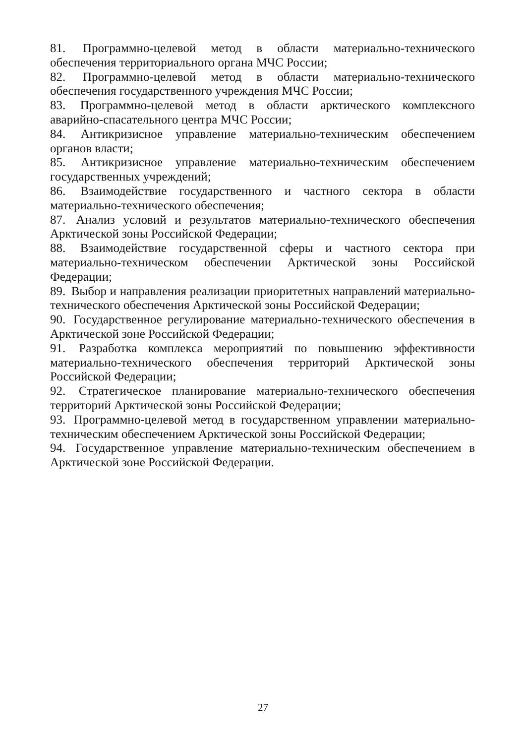81. Программно-целевой метод в области материально-технического обеспечения территориального органа МЧС России;
82. Программно-целевой метод в области материально-технического обеспечения государственного учреждения МЧС России;
83. Программно-целевой метод в области арктического комплексного аварийно-спасательного центра МЧС России;
84. Антикризисное управление материально-техническим обеспечением органов власти;
85. Антикризисное управление материально-техническим обеспечением государственных учреждений;
86. Взаимодействие государственного и частного сектора в области материально-технического обеспечения;
87. Анализ условий и результатов материально-технического обеспечения Арктической зоны Российской Федерации;
88. Взаимодействие государственной сферы и частного сектора при материально-техническом обеспечении Арктической зоны Российской Федерации;
89. Выбор и направления реализации приоритетных направлений материально-технического обеспечения Арктической зоны Российской Федерации;
90. Государственное регулирование материально-технического обеспечения в Арктической зоне Российской Федерации;
91. Разработка комплекса мероприятий по повышению эффективности материально-технического обеспечения территорий Арктической зоны Российской Федерации;
92. Стратегическое планирование материально-технического обеспечения территорий Арктической зоны Российской Федерации;
93. Программно-целевой метод в государственном управлении материально-техническим обеспечением Арктической зоны Российской Федерации;
94. Государственное управление материально-техническим обеспечением в Арктической зоне Российской Федерации.
27